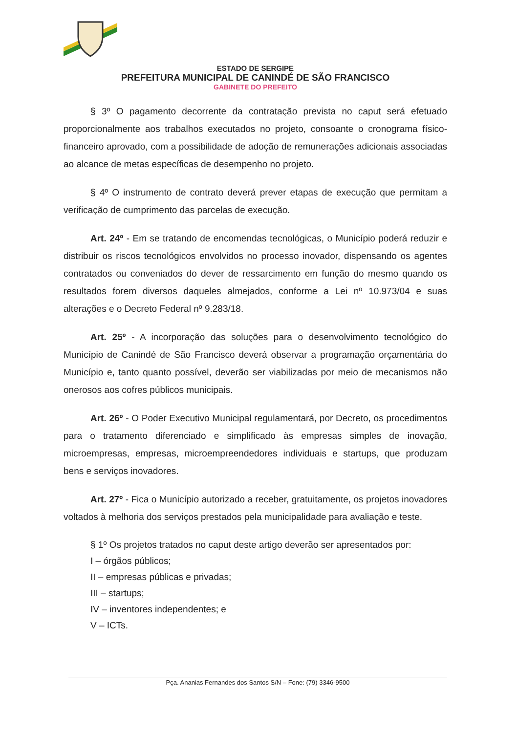ESTADO DE SERGIPE
PREFEITURA MUNICIPAL DE CANINDÉ DE SÃO FRANCISCO
GABINETE DO PREFEITO
§ 3º O pagamento decorrente da contratação prevista no caput será efetuado proporcionalmente aos trabalhos executados no projeto, consoante o cronograma físico-financeiro aprovado, com a possibilidade de adoção de remunerações adicionais associadas ao alcance de metas específicas de desempenho no projeto.
§ 4º O instrumento de contrato deverá prever etapas de execução que permitam a verificação de cumprimento das parcelas de execução.
Art. 24º - Em se tratando de encomendas tecnológicas, o Município poderá reduzir e distribuir os riscos tecnológicos envolvidos no processo inovador, dispensando os agentes contratados ou conveniados do dever de ressarcimento em função do mesmo quando os resultados forem diversos daqueles almejados, conforme a Lei nº 10.973/04 e suas alterações e o Decreto Federal nº 9.283/18.
Art. 25º - A incorporação das soluções para o desenvolvimento tecnológico do Município de Canindé de São Francisco deverá observar a programação orçamentária do Município e, tanto quanto possível, deverão ser viabilizadas por meio de mecanismos não onerosos aos cofres públicos municipais.
Art. 26º - O Poder Executivo Municipal regulamentará, por Decreto, os procedimentos para o tratamento diferenciado e simplificado às empresas simples de inovação, microempresas, empresas, microempreendedores individuais e startups, que produzam bens e serviços inovadores.
Art. 27º - Fica o Município autorizado a receber, gratuitamente, os projetos inovadores voltados à melhoria dos serviços prestados pela municipalidade para avaliação e teste.
§ 1º Os projetos tratados no caput deste artigo deverão ser apresentados por:
I – órgãos públicos;
II – empresas públicas e privadas;
III – startups;
IV – inventores independentes; e
V – ICTs.
Pça. Ananias Fernandes dos Santos S/N – Fone: (79) 3346-9500